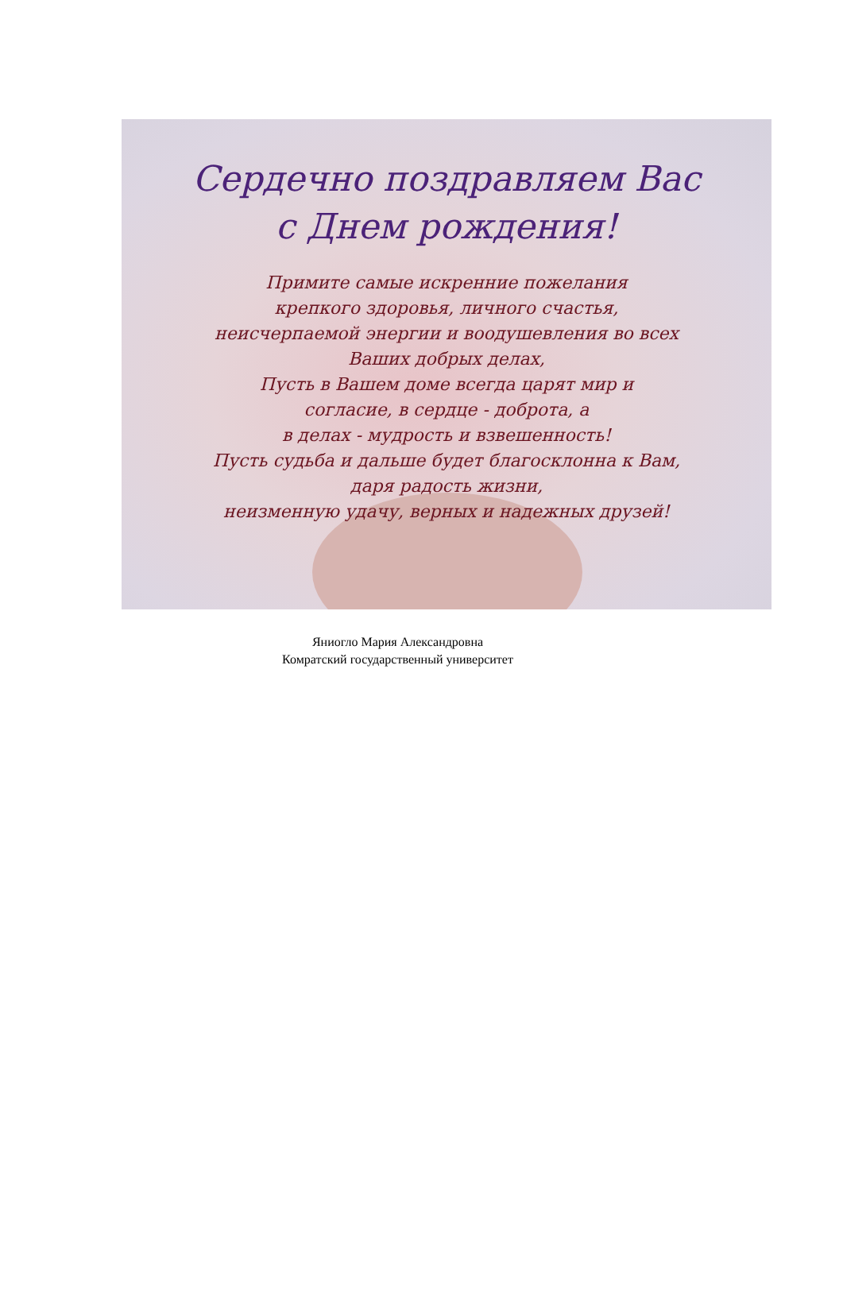Сердечно поздравляем Вас
с Днем рождения!
Примите самые искренние пожелания
крепкого здоровья, личного счастья,
неисчерпаемой энергии и воодушевления во всех
Ваших добрых делах,
Пусть в Вашем доме всегда царят мир и
согласие, в сердце - доброта, а
в делах - мудрость и взвешенность!
Пусть судьба и дальше будет благосклонна к Вам,
даря радость жизни,
неизменную удачу, верных и надежных друзей!
Яниогло Мария Александровна
Комратский государственный университет